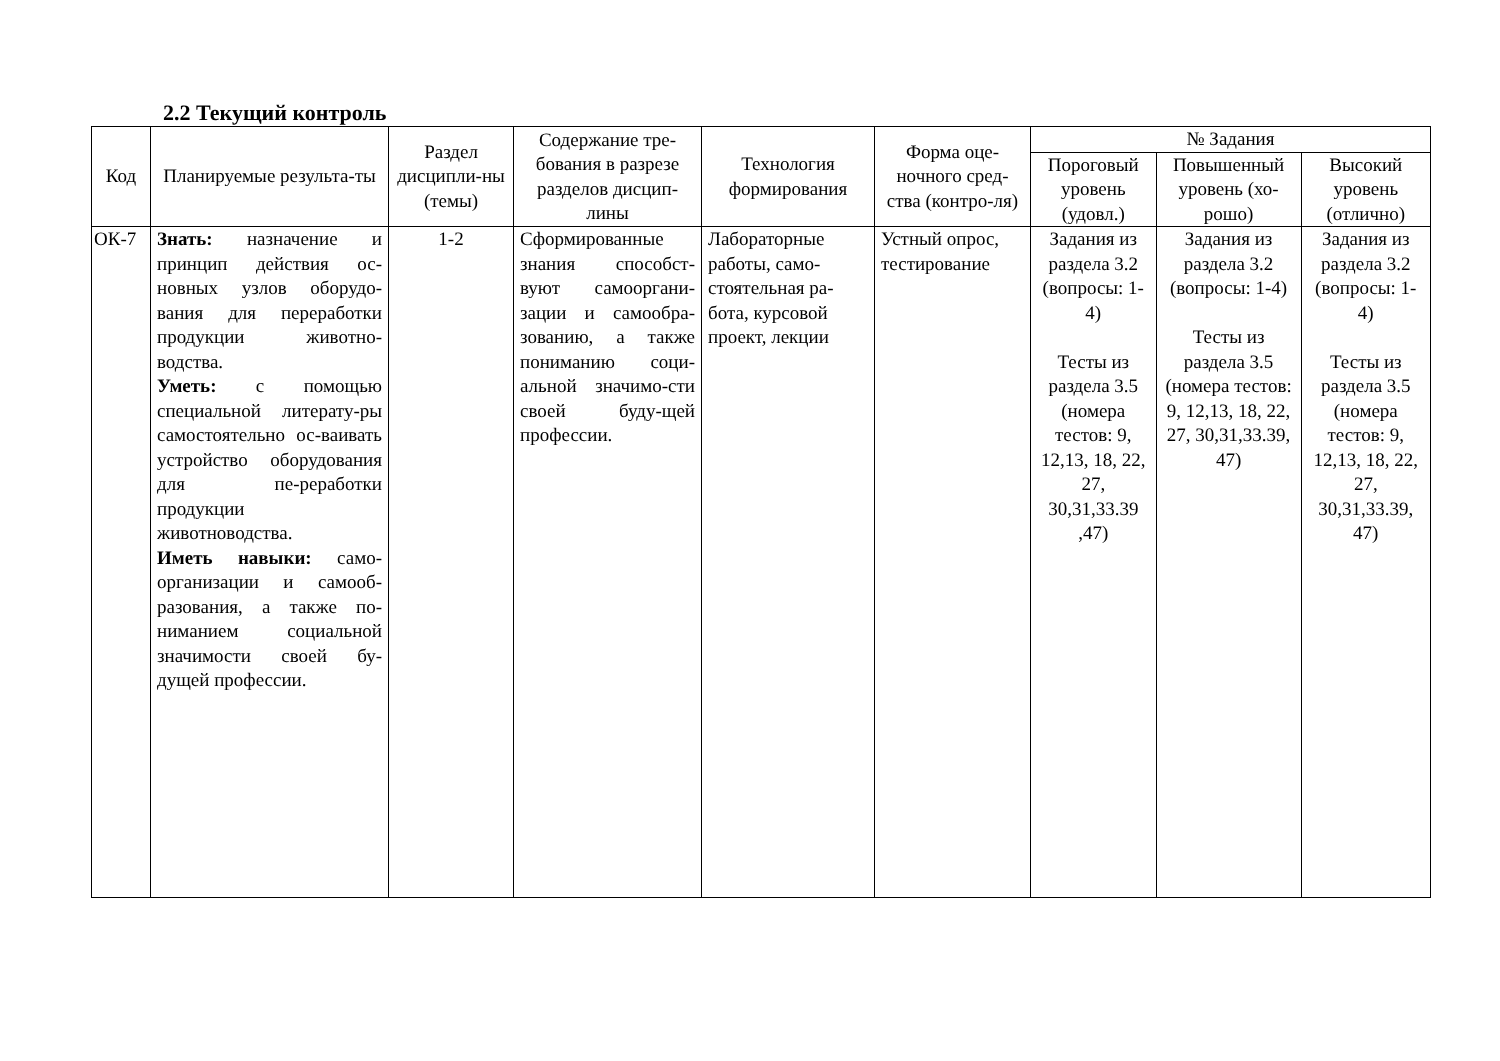2.2 Текущий контроль
| Код | Планируемые результа-ты | Раздел дисципли-ны (темы) | Содержание тре-бования в разрезе разделов дисцип-лины | Технология формирования | Форма оце-ночного сред-ства (контро-ля) | № Задания | | |
| --- | --- | --- | --- | --- | --- | --- | --- | --- |
| | | | | | | Пороговый уровень (удовл.) | Повышенный уровень (хо-рошо) | Высокий уровень (отлично) |
| ОК-7 | Знать: назначение и принцип действия ос-новных узлов оборудо-вания для переработки продукции животно-водства. Уметь: с помощью специальной литерату-ры самостоятельно ос-ваивать устройство оборудования для пе-реработки продукции животноводства. Иметь навыки: само-организации и самооб-разования, а также по-ниманием социальной значимости своей бу-дущей профессии. | 1-2 | Сформированные знания способст-вуют самооргани-зации и самообра-зованию, а также пониманию соци-альной значимо-сти своей буду-щей профессии. | Лабораторные работы, само-стоятельная ра-бота, курсовой проект, лекции | Устный опрос, тестирование | Задания из раздела 3.2 (вопросы: 1-4) Тесты из раздела 3.5 (номера тестов: 9, 12,13, 18, 22, 27, 30,31,33.39 ,47) | Задания из раздела 3.2 (вопросы: 1-4) Тесты из раздела 3.5 (номера тестов: 9, 12,13, 18, 22, 27, 30,31,33.39, 47) | Задания из раздела 3.2 (вопросы: 1-4) Тесты из раздела 3.5 (номера тестов: 9, 12,13, 18, 22, 27, 30,31,33.39, 47) |